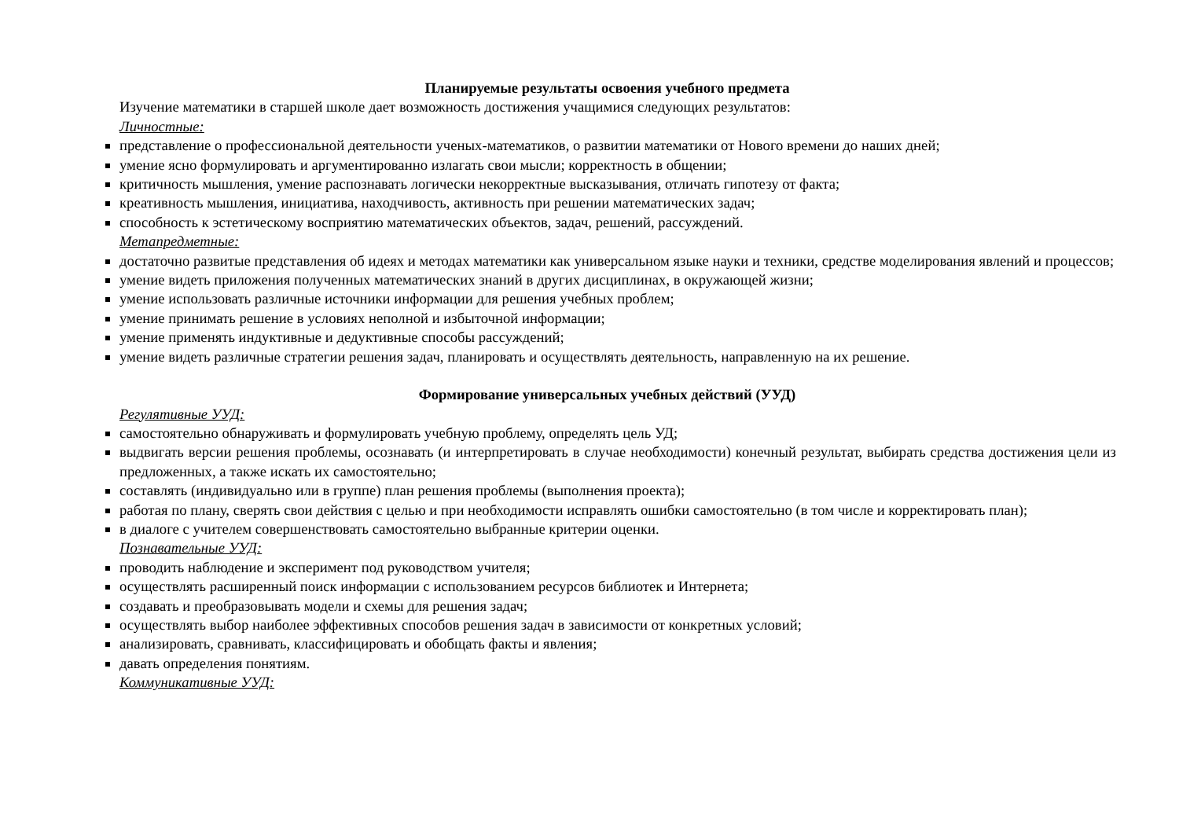Планируемые результаты освоения учебного предмета
Изучение математики в старшей школе дает возможность достижения учащимися следующих результатов:
Личностные:
представление о профессиональной деятельности ученых-математиков, о развитии математики от Нового времени до наших дней;
умение ясно формулировать и аргументированно излагать свои мысли; корректность в общении;
критичность мышления, умение распознавать логически некорректные высказывания, отличать гипотезу от факта;
креативность мышления, инициатива, находчивость, активность при решении математических задач;
способность к эстетическому восприятию математических объектов, задач, решений, рассуждений.
Метапредметные:
достаточно развитые представления об идеях и методах математики как универсальном языке науки и техники, средстве моделирования явлений и процессов;
умение видеть приложения полученных математических знаний в других дисциплинах, в окружающей жизни;
умение использовать различные источники информации для решения учебных проблем;
умение принимать решение в условиях неполной и избыточной информации;
умение применять индуктивные и дедуктивные способы рассуждений;
умение видеть различные стратегии решения задач, планировать и осуществлять деятельность, направленную на их решение.
Формирование универсальных учебных действий (УУД)
Регулятивные УУД:
самостоятельно обнаруживать и формулировать учебную проблему, определять цель УД;
выдвигать версии решения проблемы, осознавать (и интерпретировать в случае необходимости) конечный результат, выбирать средства достижения цели из предложенных, а также искать их самостоятельно;
составлять (индивидуально или в группе) план решения проблемы (выполнения проекта);
работая по плану, сверять свои действия с целью и при необходимости исправлять ошибки самостоятельно (в том числе и корректировать план);
в диалоге с учителем совершенствовать самостоятельно выбранные критерии оценки.
Познавательные УУД:
проводить наблюдение и эксперимент под руководством учителя;
осуществлять расширенный поиск информации с использованием ресурсов библиотек и Интернета;
создавать и преобразовывать модели и схемы для решения задач;
осуществлять выбор наиболее эффективных способов решения задач в зависимости от конкретных условий;
анализировать, сравнивать, классифицировать и обобщать факты и явления;
давать определения понятиям.
Коммуникативные УУД: